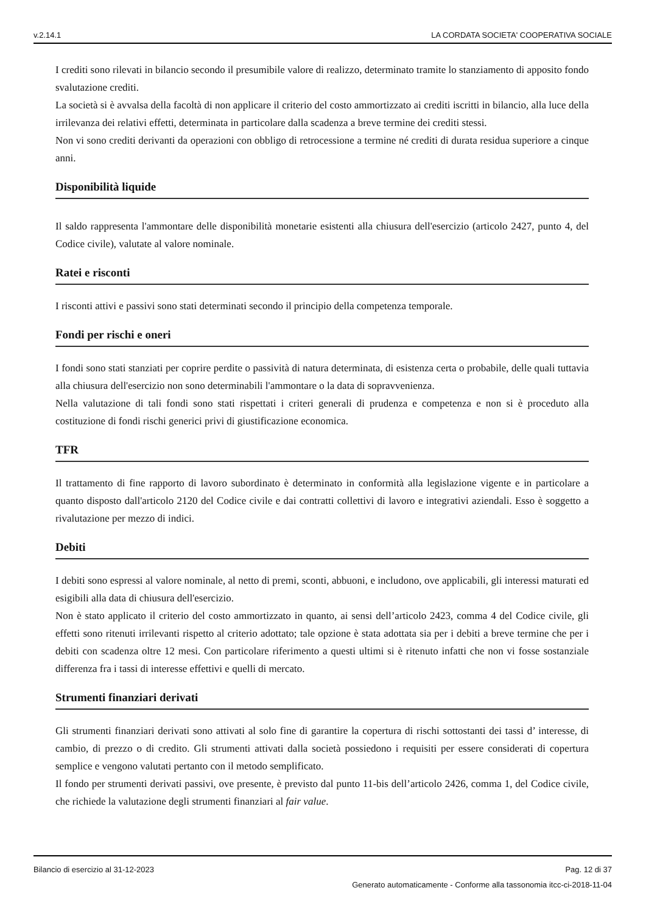v.2.14.1 LA CORDATA SOCIETA' COOPERATIVA SOCIALE
I crediti sono rilevati in bilancio secondo il presumibile valore di realizzo, determinato tramite lo stanziamento di apposito fondo svalutazione crediti.
La società si è avvalsa della facoltà di non applicare il criterio del costo ammortizzato ai crediti iscritti in bilancio, alla luce della irrilevanza dei relativi effetti, determinata in particolare dalla scadenza a breve termine dei crediti stessi.
Non vi sono crediti derivanti da operazioni con obbligo di retrocessione a termine né crediti di durata residua superiore a cinque anni.
Disponibilità liquide
Il saldo rappresenta l'ammontare delle disponibilità monetarie esistenti alla chiusura dell'esercizio (articolo 2427, punto 4, del Codice civile), valutate al valore nominale.
Ratei e risconti
I risconti attivi e passivi sono stati determinati secondo il principio della competenza temporale.
Fondi per rischi e oneri
I fondi sono stati stanziati per coprire perdite o passività di natura determinata, di esistenza certa o probabile, delle quali tuttavia alla chiusura dell'esercizio non sono determinabili l'ammontare o la data di sopravvenienza.
Nella valutazione di tali fondi sono stati rispettati i criteri generali di prudenza e competenza e non si è proceduto alla costituzione di fondi rischi generici privi di giustificazione economica.
TFR
Il trattamento di fine rapporto di lavoro subordinato è determinato in conformità alla legislazione vigente e in particolare a quanto disposto dall'articolo 2120 del Codice civile e dai contratti collettivi di lavoro e integrativi aziendali. Esso è soggetto a rivalutazione per mezzo di indici.
Debiti
I debiti sono espressi al valore nominale, al netto di premi, sconti, abbuoni, e includono, ove applicabili, gli interessi maturati ed esigibili alla data di chiusura dell'esercizio.
Non è stato applicato il criterio del costo ammortizzato in quanto, ai sensi dell’articolo 2423, comma 4 del Codice civile, gli effetti sono ritenuti irrilevanti rispetto al criterio adottato; tale opzione è stata adottata sia per i debiti a breve termine che per i debiti con scadenza oltre 12 mesi. Con particolare riferimento a questi ultimi si è ritenuto infatti che non vi fosse sostanziale differenza fra i tassi di interesse effettivi e quelli di mercato.
Strumenti finanziari derivati
Gli strumenti finanziari derivati sono attivati al solo fine di garantire la copertura di rischi sottostanti dei tassi d’ interesse, di cambio, di prezzo o di credito. Gli strumenti attivati dalla società possiedono i requisiti per essere considerati di copertura semplice e vengono valutati pertanto con il metodo semplificato.
Il fondo per strumenti derivati passivi, ove presente, è previsto dal punto 11-bis dell’articolo 2426, comma 1, del Codice civile, che richiede la valutazione degli strumenti finanziari al fair value.
Bilancio di esercizio al 31-12-2023 Pag. 12 di 37
Generato automaticamente - Conforme alla tassonomia itcc-ci-2018-11-04